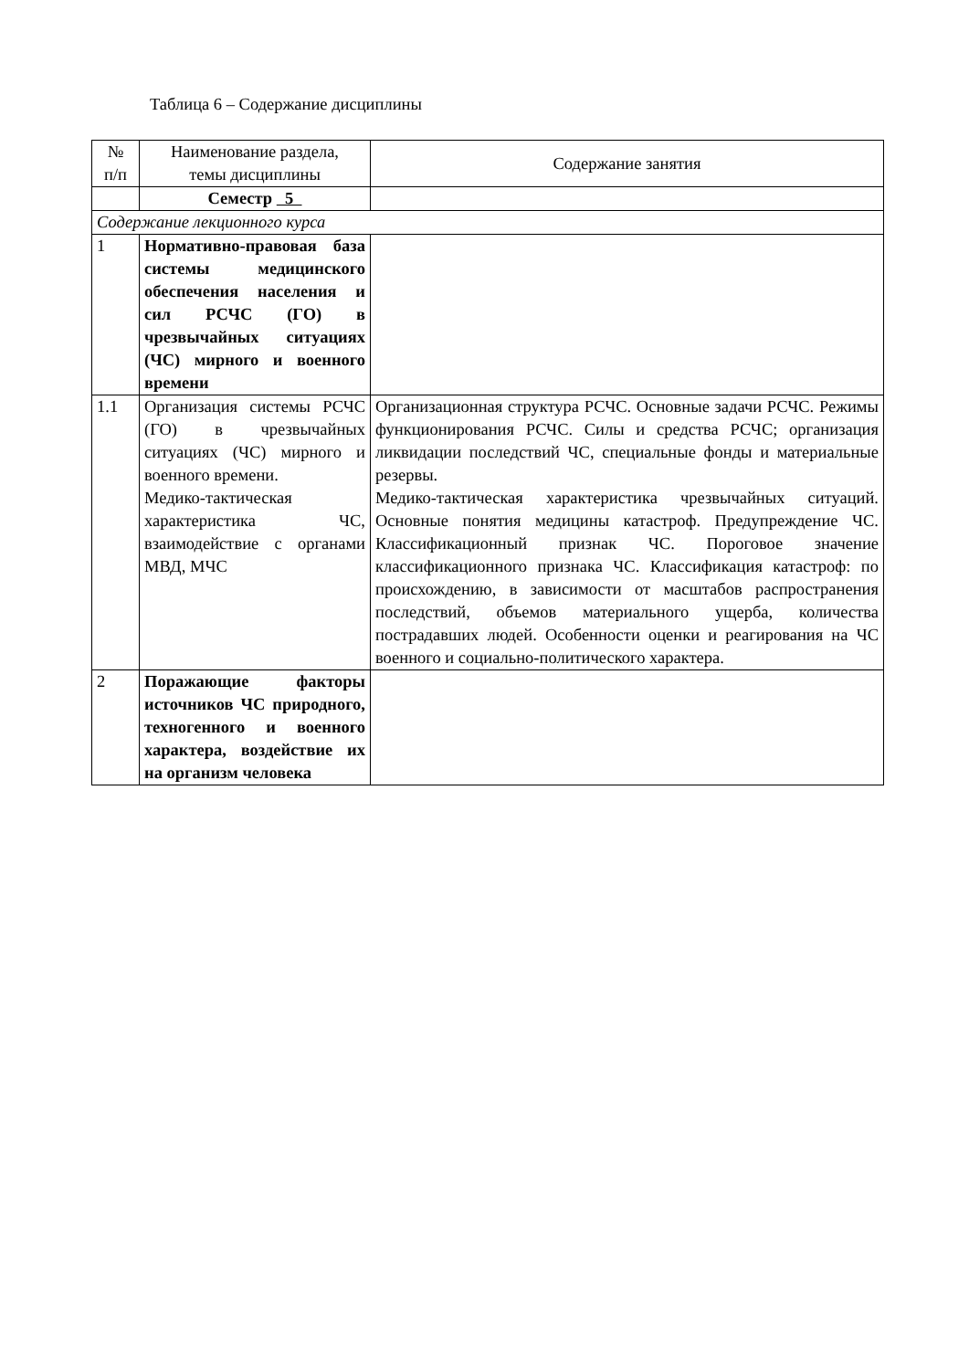Таблица 6 – Содержание дисциплины
| № п/п | Наименование раздела, темы дисциплины | Содержание занятия |
| | Семестр 5 | |
| Содержание лекционного курса | | |
| 1 | Нормативно-правовая база системы медицинского обеспечения населения и сил РСЧС (ГО) в чрезвычайных ситуациях (ЧС) мирного и военного времени | |
| 1.1 | Организация системы РСЧС (ГО) в чрезвычайных ситуациях (ЧС) мирного и военного времени. Медико-тактическая характеристика ЧС, взаимодействие с органами МВД, МЧС | Организационная структура РСЧС. Основные задачи РСЧС. Режимы функционирования РСЧС. Силы и средства РСЧС; организация ликвидации последствий ЧС, специальные фонды и материальные резервы. Медико-тактическая характеристика чрезвычайных ситуаций. Основные понятия медицины катастроф. Предупреждение ЧС. Классификационный признак ЧС. Пороговое значение классификационного признака ЧС. Классификация катастроф: по происхождению, в зависимости от масштабов распространения последствий, объемов материального ущерба, количества пострадавших людей. Особенности оценки и реагирования на ЧС военного и социально-политического характера. |
| 2 | Поражающие факторы источников ЧС природного, техногенного и военного характера, воздействие их на организм человека | |